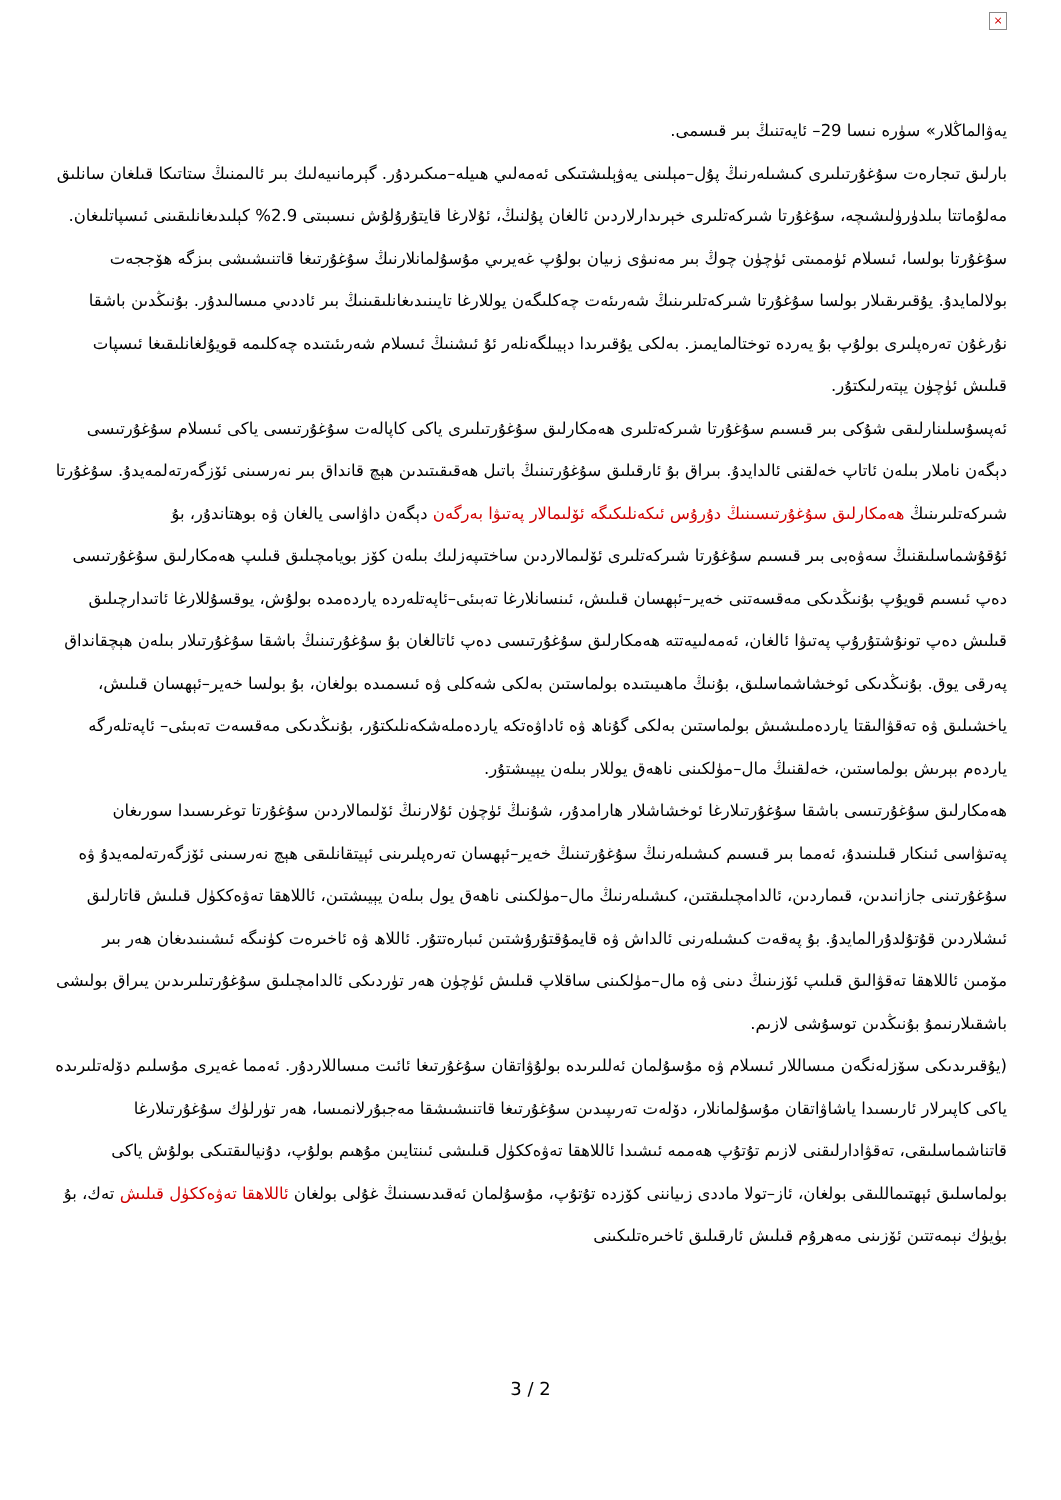×
يەۋالماڭلار» سۈرە نىسا 29– ئايەتنىڭ بىر قىسمى.
بارلىق تىجارەت سۇغۇرتىلىرى كىشىلەرنىڭ پۇل–مېلىنى يەۋېلىشتىكى ئەمەلىي ھىيلە–مىكىردۇر. گېرمانىيەلىك بىر ئالىمنىڭ ستاتىكا قىلغان سانلىق مەلۇماتتا بىلدۈرۈلىشىچە، سۇغۇرتا شىركەتلىرى خېرىدارلاردىن ئالغان پۇلنىڭ، ئۇلارغا قايتۇرۇلۇش نىسبىتى 2.9% كېلىدىغانلىقىنى ئىسپاتلىغان. سۇغۇرتا بولسا، ئىسلام ئۈممىتى ئۈچۈن چوڭ بىر مەنىۋى زىيان بولۇپ غەيرىي مۇسۇلمانلارنىڭ سۇغۇرتىغا قاتنىشىشى بىزگە ھۆججەت بولالمايدۇ. يۇقىرىقىلار بولسا سۇغۇرتا شىركەتلىرىنىڭ شەرىئەت چەكلىگەن يوللارغا تايىنىدىغانلىقىنىڭ بىر ئاددىي مىسالىدۇر. بۇنىڭدىن باشقا نۇرغۇن تەرەپلىرى بولۇپ بۇ يەردە توختالمايمىز. بەلكى يۇقىرىدا دېيىلگەنلەر ئۇ ئىشنىڭ ئىسلام شەرىئىتىدە چەكلىمە قويۇلغانلىقىغا ئىسپات قىلىش ئۈچۈن يېتەرلىكتۇر.
ئەپسۇسلىنارلىقى شۇكى بىر قىسىم سۇغۇرتا شىركەتلىرى ھەمكارلىق سۇغۇرتىلىرى ياكى كاپالەت سۇغۇرتىسى ياكى ئىسلام سۇغۇرتىسى دېگەن ناملار بىلەن ئاتاپ خەلقنى ئالدايدۇ. بىراق بۇ ئارقىلىق سۇغۇرتىنىڭ باتىل ھەقىقىتىدىن ھېچ قانداق بىر نەرسىنى ئۆزگەرتەلمەيدۇ. سۇغۇرتا شىركەتلىرىنىڭ ھەمكارلىق سۇغۇرتىسىنىڭ دۇرۇس ئىكەنلىكىگە ئۆلىمالار پەتىۋا بەرگەن دېگەن داۋاسى يالغان ۋە بوھتاندۇر، بۇ ئۇقۇشماسلىقنىڭ سەۋەبى بىر قىسىم سۇغۇرتا شىركەتلىرى ئۆلىمالاردىن ساختىپەزلىك بىلەن كۆز بويامچىلىق قىلىپ ھەمكارلىق سۇغۇرتىسى دەپ ئىسىم قويۇپ بۇنىڭدىكى مەقسەتنى خەير–ئېھسان قىلىش، ئىنسانلارغا تەبىئى–ئاپەتلەردە ياردەمدە بولۇش، يوقسۇللارغا ئاتىدارچىلىق قىلىش دەپ تونۇشتۇرۇپ پەتىۋا ئالغان، ئەمەلىيەتتە ھەمكارلىق سۇغۇرتىسى دەپ ئاتالغان بۇ سۇغۇرتىنىڭ باشقا سۇغۇرتىلار بىلەن ھېچقانداق پەرقى يوق. بۇنىڭدىكى ئوخشاشماسلىق، بۇنىڭ ماھىيىتىدە بولماستىن بەلكى شەكلى ۋە ئىسمىدە بولغان، بۇ بولسا خەير–ئېھسان قىلىش، ياخشىلىق ۋە تەقۋالىقتا ياردەملىشىش بولماستىن بەلكى گۇناھ ۋە ئاداۋەتكە ياردەملەشكەنلىكتۇر، بۇنىڭدىكى مەقسەت تەبىئى– ئاپەتلەرگە ياردەم بېرىش بولماستىن، خەلقنىڭ مال–مۈلكىنى ناھەق يوللار بىلەن يېيىشتۇر.
ھەمكارلىق سۇغۇرتىسى باشقا سۇغۇرتىلارغا ئوخشاشلار ھارامدۇر، شۇنىڭ ئۈچۈن ئۇلارنىڭ ئۆلىمالاردىن سۇغۇرتا توغرىسىدا سورىغان پەتىۋاسى ئىنكار قىلىنىدۇ، ئەمما بىر قىسىم كىشىلەرنىڭ سۇغۇرتىنىڭ خەير–ئېھسان تەرەپلىرىنى ئېيتقانلىقى ھېچ نەرسىنى ئۆزگەرتەلمەيدۇ ۋە سۇغۇرتىنى جازانىدىن، قىماردىن، ئالدامچىلىقتىن، كىشىلەرنىڭ مال–مۈلكىنى ناھەق يول بىلەن يېيىشتىن، ئاللاھقا تەۋەككۈل قىلىش قاتارلىق ئىشلاردىن قۇتۇلدۇرالمايدۇ. بۇ پەقەت كىشىلەرنى ئالداش ۋە قايمۇقتۇرۇشتىن ئىبارەتتۇر. ئاللاھ ۋە ئاخىرەت كۈنىگە ئىشىنىدىغان ھەر بىر مۆمىن ئاللاھقا تەقۋالىق قىلىپ ئۆزىنىڭ دىنى ۋە مال–مۈلكىنى ساقلاپ قىلىش ئۈچۈن ھەر تۈردىكى ئالدامچىلىق سۇغۇرتىلىرىدىن يىراق بولىشى باشقىلارنىمۇ بۇنىڭدىن توسۇشى لازىم.
(يۇقىرىدىكى سۆزلەنگەن مىساللار ئىسلام ۋە مۇسۇلمان ئەللىرىدە بولۇۋاتقان سۇغۇرتىغا ئائىت مىساللاردۇر. ئەمما غەيرى مۇسلىم دۆلەتلىرىدە ياكى كاپىرلار ئارىسىدا ياشاۋاتقان مۇسۇلمانلار، دۆلەت تەرىپىدىن سۇغۇرتىغا قاتنىشىشقا مەجبۇرلانمىسا، ھەر تۈرلۈك سۇغۇرتىلارغا قاتناشماسلىقى، تەقۋادارلىقنى لازىم تۇتۇپ ھەممە ئىشىدا ئاللاھقا تەۋەككۈل قىلىشى ئىنتايىن مۇھىم بولۇپ، دۇنيالىقتىكى بولۇش ياكى بولماسلىق ئېھتىماللىقى بولغان، ئاز–تولا ماددى زىياننى كۆزدە تۇتۇپ، مۇسۇلمان ئەقىدىسىنىڭ غۇلى بولغان ئاللاھقا تەۋەككۈل قىلىش تەك، بۇ بۈيۈك نېمەتتىن ئۆزىنى مەھرۇم قىلىش ئارقىلىق ئاخىرەتلىكىنى
3 / 2